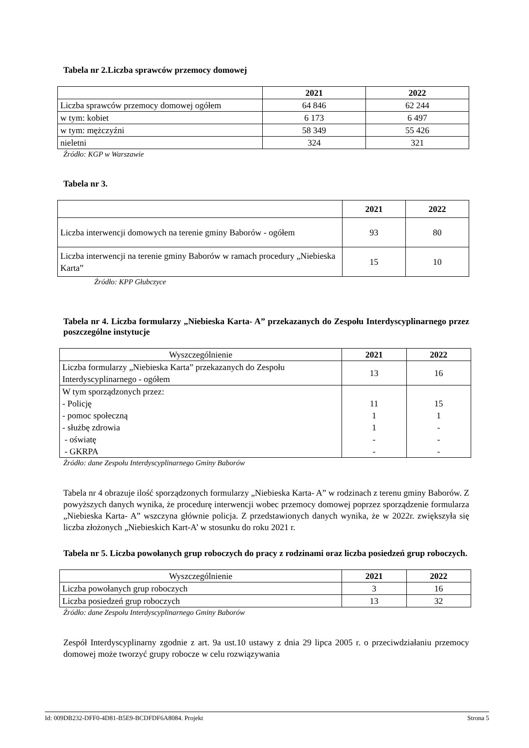Tabela nr 2.Liczba sprawców przemocy domowej
| | 2021 | 2022 |
| --- | --- | --- |
| Liczba sprawców przemocy domowej ogółem | 64 846 | 62 244 |
| w tym: kobiet | 6 173 | 6 497 |
| w tym: mężczyźni | 58 349 | 55 426 |
| nieletni | 324 | 321 |
Źródło: KGP w Warszawie
Tabela nr 3.
| | 2021 | 2022 |
| --- | --- | --- |
| Liczba interwencji domowych na terenie gminy Baborów - ogółem | 93 | 80 |
| Liczba interwencji na terenie gminy Baborów w ramach procedury „Niebieska Karta” | 15 | 10 |
Źródło: KPP Głubczyce
Tabela nr 4. Liczba formularzy „Niebieska Karta- A” przekazanych do Zespołu Interdyscyplinarnego przez poszczególne instytucje
| Wyszczególnienie | 2021 | 2022 |
| Liczba formularzy „Niebieska Karta” przekazanych do Zespołu Interdyscyplinarnego - ogółem | 13 | 16 |
| W tym sporządzonych przez: - Policję - pomoc społeczną - służbę zdrowia - oświatę - GKRPA | 11 1 1 - - | 15 1 - - - |
Źródło: dane Zespołu Interdyscyplinarnego Gminy Baborów
Tabela nr 4 obrazuje ilość sporządzonych formularzy „Niebieska Karta- A” w rodzinach z terenu gminy Baborów. Z powyższych danych wynika, że procedurę interwencji wobec przemocy domowej poprzez sporządzenie formularza „Niebieska Karta- A” wszczyna głównie policja. Z przedstawionych danych wynika, że w 2022r. zwiększyła się liczba złożonych „Niebieskich Kart-A’ w stosunku do roku 2021 r.
Tabela nr 5. Liczba powołanych grup roboczych do pracy z rodzinami oraz liczba posiedzeń grup roboczych.
| Wyszczególnienie | 2021 | 2022 |
| Liczba powołanych grup roboczych | 3 | 16 |
| Liczba posiedzeń grup roboczych | 13 | 32 |
Źródło: dane Zespołu Interdyscyplinarnego Gminy Baborów
Zespół Interdyscyplinarny zgodnie z art. 9a ust.10 ustawy z dnia 29 lipca 2005 r. o przeciwdziałaniu przemocy domowej może tworzyć grupy robocze w celu rozwiązywania
Id: 009DB232-DFF0-4D81-B5E9-BCDFDF6A8084. Projekt Strona 5